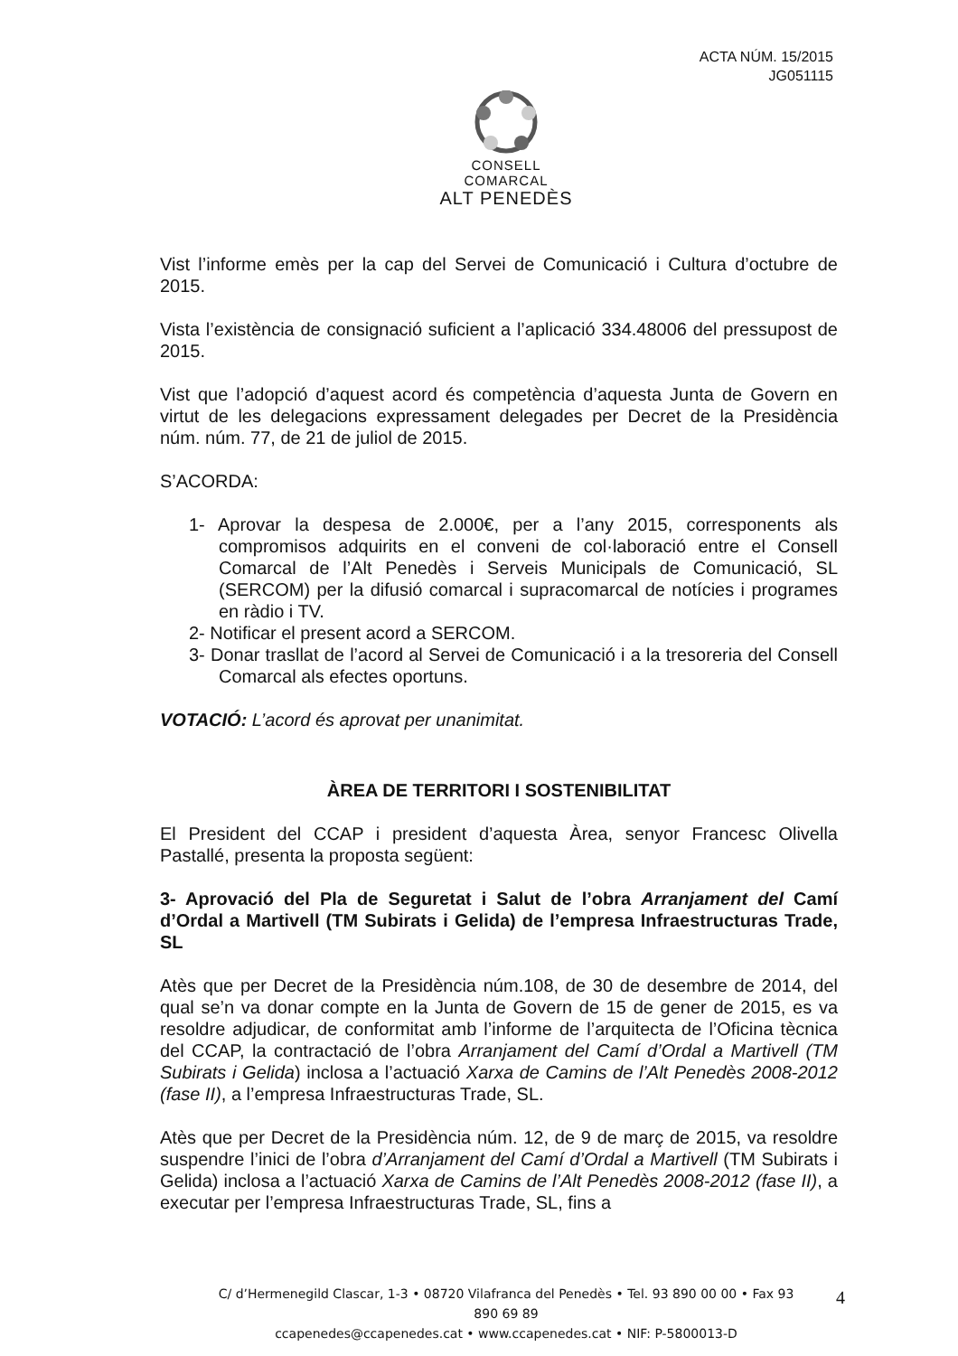ACTA NÚM. 15/2015
JG051115
CONSELL COMARCAL
ALT PENEDÈS
Vist l’informe emès per la cap del Servei de Comunicació i Cultura d’octubre de 2015.
Vista l’existència de consignació suficient a l’aplicació 334.48006 del pressupost de 2015.
Vist que l’adopció d’aquest acord és competència d’aquesta Junta de Govern en virtut de les delegacions expressament delegades per Decret de la Presidència núm. núm. 77, de 21 de juliol de 2015.
S’ACORDA:
1- Aprovar la despesa de 2.000€, per a l’any 2015, corresponents als compromisos adquirits en el conveni de col·laboració entre el Consell Comarcal de l’Alt Penedès i Serveis Municipals de Comunicació, SL (SERCOM) per la difusió comarcal i supracomarcal de notícies i programes en ràdio i TV.
2- Notificar el present acord a SERCOM.
3- Donar trasllat de l’acord al Servei de Comunicació i a la tresoreria del Consell Comarcal als efectes oportuns.
VOTACIÓ: L’acord és aprovat per unanimitat.
ÀREA DE TERRITORI I SOSTENIBILITAT
El President del CCAP i president d’aquesta Àrea, senyor Francesc Olivella Pastallé, presenta la proposta següent:
3- Aprovació del Pla de Seguretat i Salut de l’obra Arranjament del Camí d’Ordal a Martivell (TM Subirats i Gelida) de l’empresa Infraestructuras Trade, SL
Atès que per Decret de la Presidència núm.108, de 30 de desembre de 2014, del qual se’n va donar compte en la Junta de Govern de 15 de gener de 2015, es va resoldre adjudicar, de conformitat amb l’informe de l’arquitecta de l’Oficina tècnica del CCAP, la contractació de l’obra Arranjament del Camí d’Ordal a Martivell (TM Subirats i Gelida) inclosa a l’actuació Xarxa de Camins de l’Alt Penedès 2008-2012 (fase II), a l’empresa Infraestructuras Trade, SL.
Atès que per Decret de la Presidència núm. 12, de 9 de març de 2015, va resoldre suspendre l’inici de l’obra d’Arranjament del Camí d’Ordal a Martivell (TM Subirats i Gelida) inclosa a l’actuació Xarxa de Camins de l’Alt Penedès 2008-2012 (fase II), a executar per l’empresa Infraestructuras Trade, SL, fins a
C/ d’Hermenegild Clascar, 1-3 • 08720 Vilafranca del Penedès • Tel. 93 890 00 00 • Fax 93 890 69 89
ccapenedes@ccapenedes.cat • www.ccapenedes.cat • NIF: P-5800013-D
4